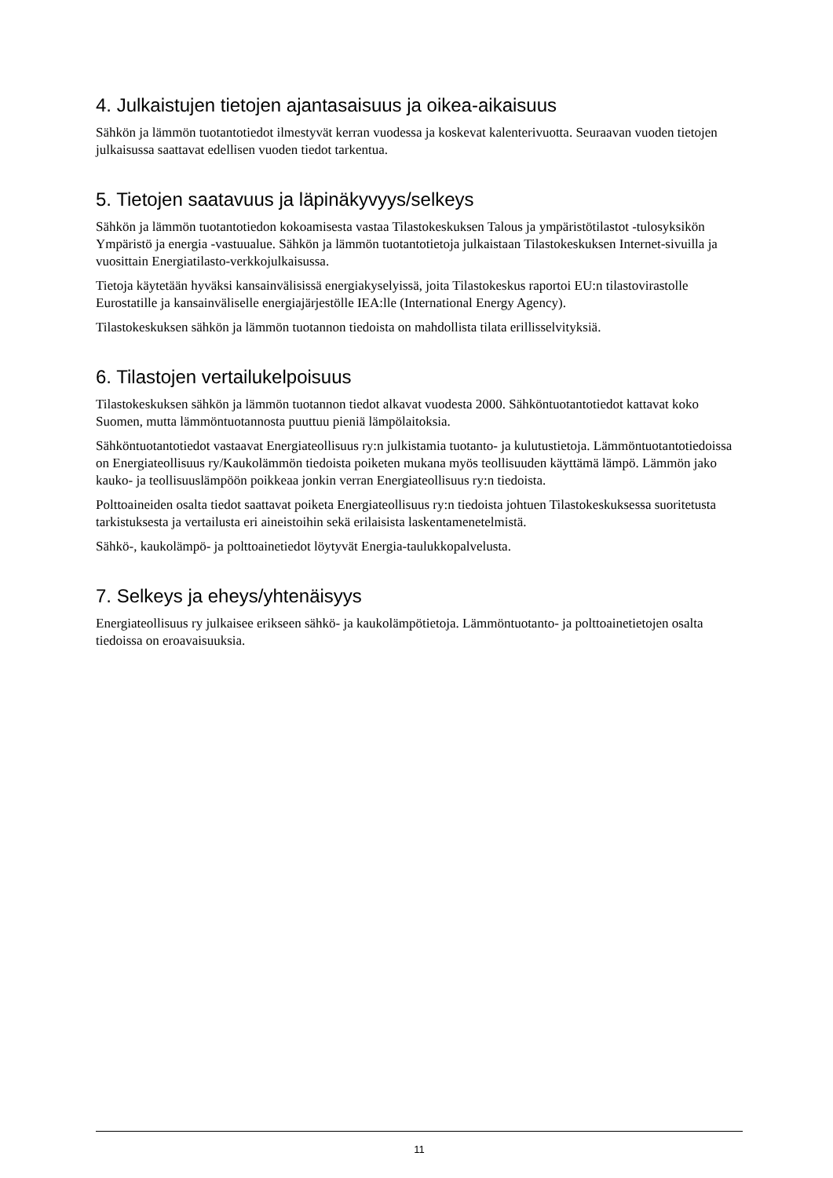4. Julkaistujen tietojen ajantasaisuus ja oikea-aikaisuus
Sähkön ja lämmön tuotantotiedot ilmestyvät kerran vuodessa ja koskevat kalenterivuotta. Seuraavan vuoden tietojen julkaisussa saattavat edellisen vuoden tiedot tarkentua.
5. Tietojen saatavuus ja läpinäkyvyys/selkeys
Sähkön ja lämmön tuotantotiedon kokoamisesta vastaa Tilastokeskuksen Talous ja ympäristötilastot -tulosyksikön Ympäristö ja energia -vastuualue. Sähkön ja lämmön tuotantotietoja julkaistaan Tilastokeskuksen Internet-sivuilla ja vuosittain Energiatilasto-verkkojulkaisussa.
Tietoja käytetään hyväksi kansainvälisissä energiakyselyissä, joita Tilastokeskus raportoi EU:n tilastovirastolle Eurostatille ja kansainväliselle energiajärjestölle IEA:lle (International Energy Agency).
Tilastokeskuksen sähkön ja lämmön tuotannon tiedoista on mahdollista tilata erillisselvityksiä.
6. Tilastojen vertailukelpoisuus
Tilastokeskuksen sähkön ja lämmön tuotannon tiedot alkavat vuodesta 2000. Sähköntuotantotiedot kattavat koko Suomen, mutta lämmöntuotannosta puuttuu pieniä lämpölaitoksia.
Sähköntuotantotiedot vastaavat Energiateollisuus ry:n julkistamia tuotanto- ja kulutustietoja. Lämmöntuotantotiedoissa on Energiateollisuus ry/Kaukolämmön tiedoista poiketen mukana myös teollisuuden käyttämä lämpö. Lämmön jako kauko- ja teollisuuslämpöön poikkeaa jonkin verran Energiateollisuus ry:n tiedoista.
Polttoaineiden osalta tiedot saattavat poiketa Energiateollisuus ry:n tiedoista johtuen Tilastokeskuksessa suoritetusta tarkistuksesta ja vertailusta eri aineistoihin sekä erilaisista laskentamenetelmistä.
Sähkö-, kaukolämpö- ja polttoainetiedot löytyvät Energia-taulukkopalvelusta.
7. Selkeys ja eheys/yhtenäisyys
Energiateollisuus ry julkaisee erikseen sähkö- ja kaukolämpötietoja. Lämmöntuotanto- ja polttoainetietojen osalta tiedoissa on eroavaisuuksia.
11